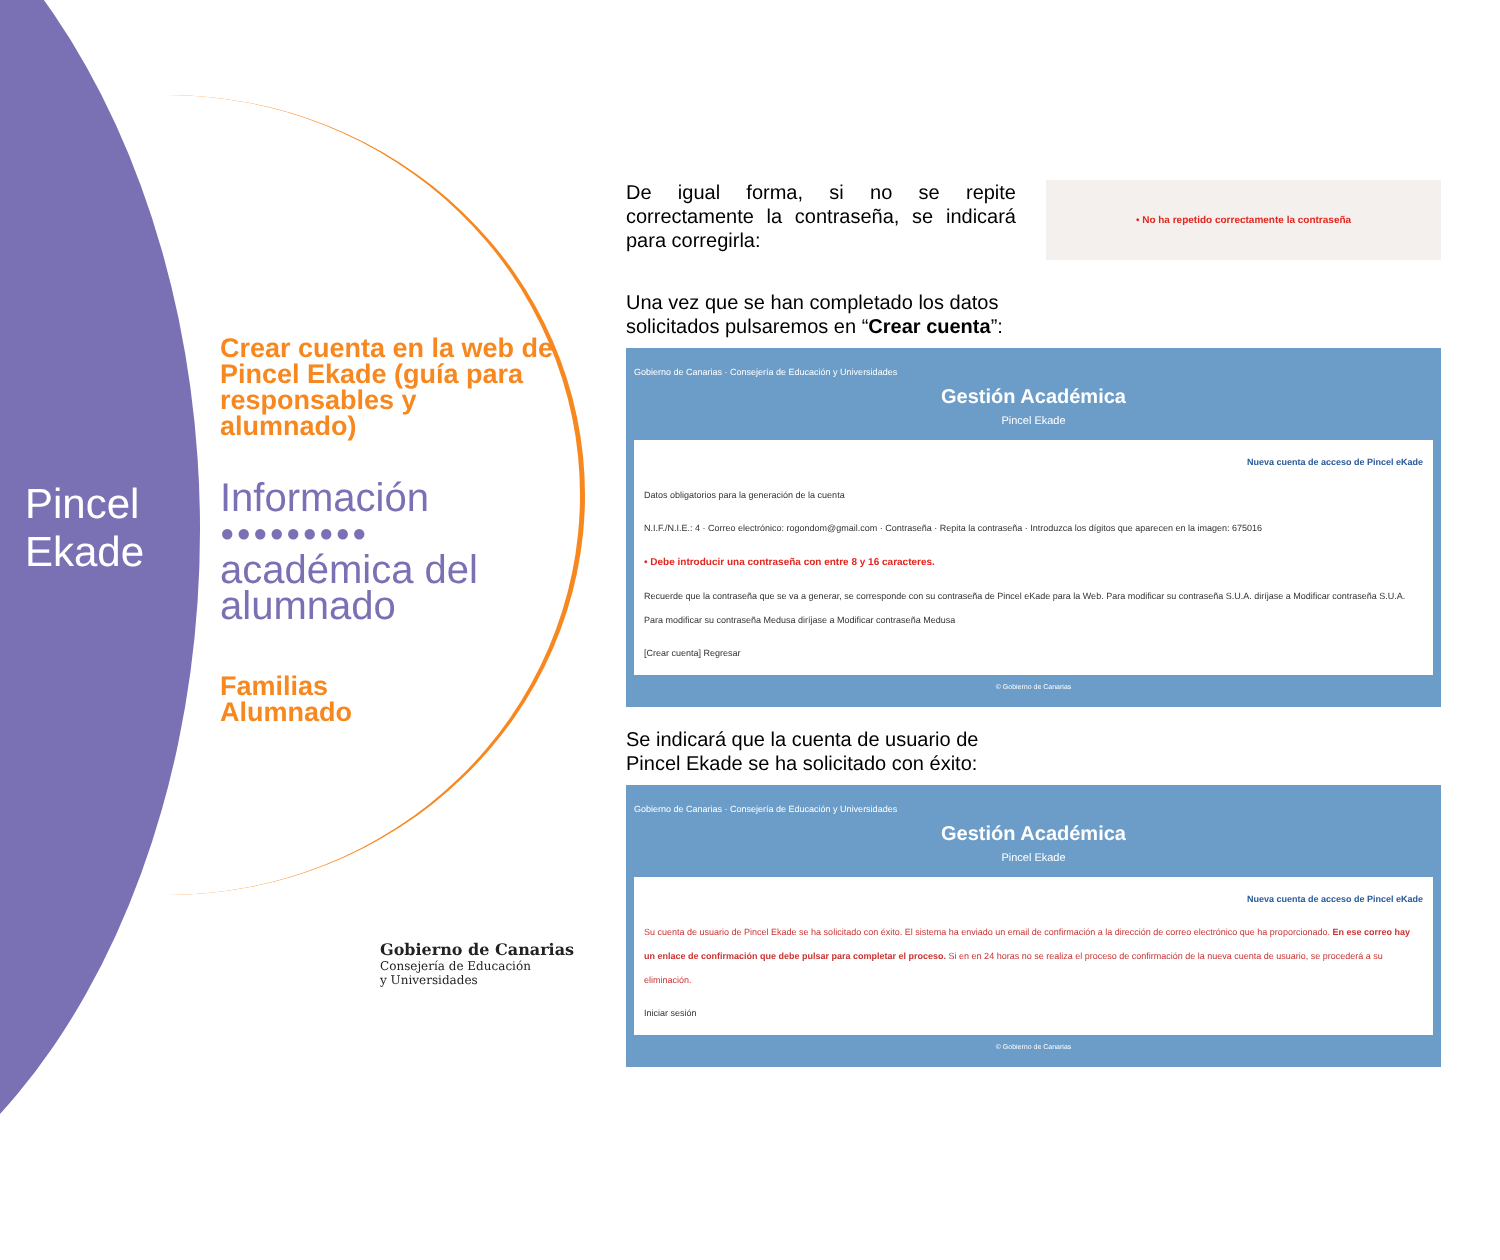Pincel
Ekade
Crear cuenta en la web de Pincel Ekade (guía para responsables y alumnado)
Información
●●●●●●●●●
académica del alumnado
Familias
Alumnado
Gobierno de Canarias
Consejería de Educación
y Universidades
De igual forma, si no se repite correctamente la contraseña, se indicará para corregirla:
• No ha repetido correctamente la contraseña
Una vez que se han completado los datos solicitados pulsaremos en “Crear cuenta”:
Gobierno de Canarias · Consejería de Educación y Universidades
Gestión Académica
Pincel Ekade
Nueva cuenta de acceso de Pincel eKade
Datos obligatorios para la generación de la cuenta
N.I.F./N.I.E.: 4 · Correo electrónico: rogondom@gmail.com · Contraseña · Repita la contraseña · Introduzca los dígitos que aparecen en la imagen: 675016
• Debe introducir una contraseña con entre 8 y 16 caracteres.
Recuerde que la contraseña que se va a generar, se corresponde con su contraseña de Pincel eKade para la Web. Para modificar su contraseña S.U.A. diríjase a Modificar contraseña S.U.A. Para modificar su contraseña Medusa diríjase a Modificar contraseña Medusa
[Crear cuenta] Regresar
© Gobierno de Canarias
Se indicará que la cuenta de usuario de Pincel Ekade se ha solicitado con éxito:
Gobierno de Canarias · Consejería de Educación y Universidades
Gestión Académica
Pincel Ekade
Nueva cuenta de acceso de Pincel eKade
Su cuenta de usuario de Pincel Ekade se ha solicitado con éxito. El sistema ha enviado un email de confirmación a la dirección de correo electrónico que ha proporcionado. En ese correo hay un enlace de confirmación que debe pulsar para completar el proceso. Si en en 24 horas no se realiza el proceso de confirmación de la nueva cuenta de usuario, se procederá a su eliminación.
Iniciar sesión
© Gobierno de Canarias